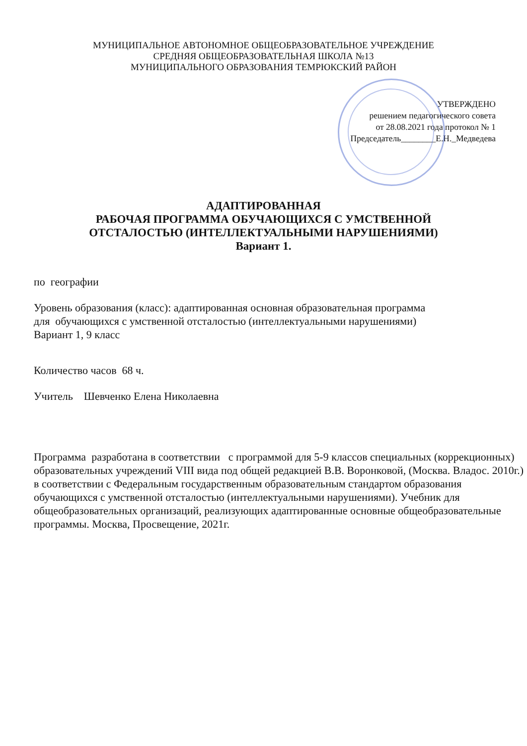МУНИЦИПАЛЬНОЕ АВТОНОМНОЕ ОБЩЕОБРАЗОВАТЕЛЬНОЕ УЧРЕЖДЕНИЕ
СРЕДНЯЯ ОБЩЕОБРАЗОВАТЕЛЬНАЯ ШКОЛА №13
МУНИЦИПАЛЬНОГО ОБРАЗОВАНИЯ ТЕМРЮКСКИЙ РАЙОН
УТВЕРЖДЕНО
решением педагогического совета
от 28.08.2021 года протокол № 1
Председатель________Е.Н._Медведева
АДАПТИРОВАННАЯ
РАБОЧАЯ ПРОГРАММА ОБУЧАЮЩИХСЯ С УМСТВЕННОЙ
ОТСТАЛОСТЬЮ (ИНТЕЛЛЕКТУАЛЬНЫМИ НАРУШЕНИЯМИ)
Вариант 1.
по географии
Уровень образования (класс): адаптированная основная образовательная программа
для обучающихся с умственной отсталостью (интеллектуальными нарушениями)
Вариант 1, 9 класс
Количество часов 68 ч.
Учитель Шевченко Елена Николаевна
Программа разработана в соответствии с программой для 5-9 классов специальных (коррекционных) образовательных учреждений VIII вида под общей редакцией В.В. Воронковой, (Москва. Владос. 2010г.) в соответствии с Федеральным государственным образовательным стандартом образования обучающихся с умственной отсталостью (интеллектуальными нарушениями). Учебник для общеобразовательных организаций, реализующих адаптированные основные общеобразовательные программы. Москва, Просвещение, 2021г.